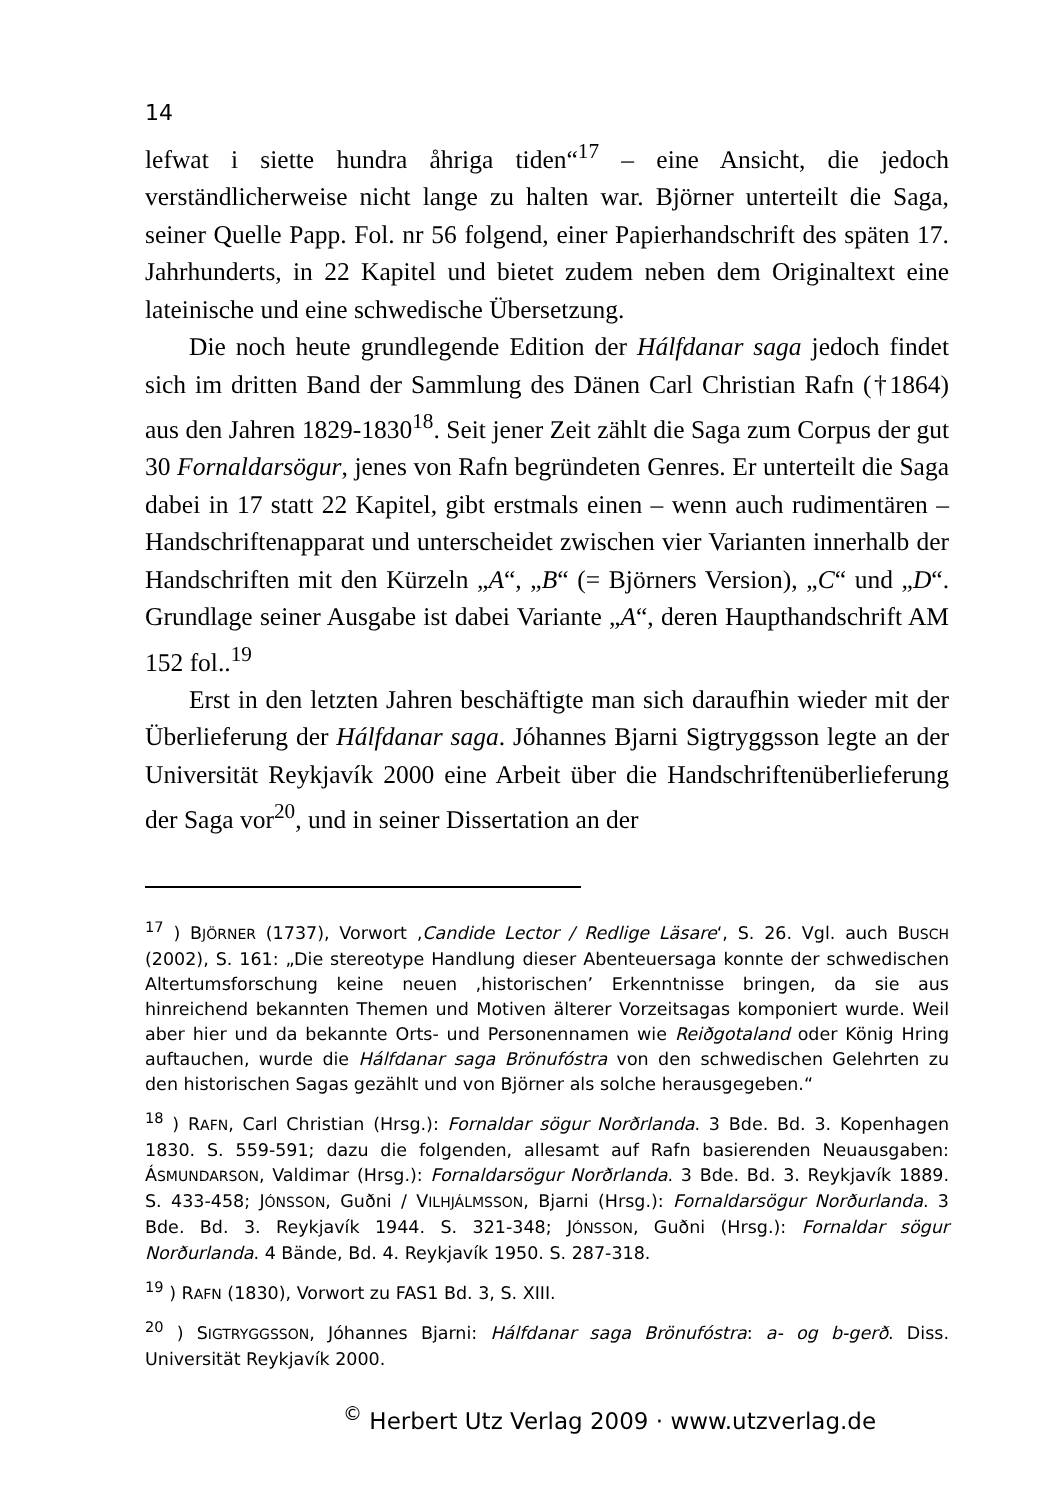14
lefwat i siette hundra åhriga tiden“<sup>17</sup> – eine Ansicht, die jedoch verständlicherweise nicht lange zu halten war. Björner unterteilt die Saga, seiner Quelle Papp. Fol. nr 56 folgend, einer Papierhandschrift des späten 17. Jahrhunderts, in 22 Kapitel und bietet zudem neben dem Originaltext eine lateinische und eine schwedische Übersetzung.
Die noch heute grundlegende Edition der Hálfdanar saga jedoch findet sich im dritten Band der Sammlung des Dänen Carl Christian Rafn (†1864) aus den Jahren 1829-1830<sup>18</sup>. Seit jener Zeit zählt die Saga zum Corpus der gut 30 Fornaldarsögur, jenes von Rafn begründeten Genres. Er unterteilt die Saga dabei in 17 statt 22 Kapitel, gibt erstmals einen – wenn auch rudimentären – Handschriftenapparat und unterscheidet zwischen vier Varianten innerhalb der Handschriften mit den Kürzeln „A“, „B“ (= Björners Version), „C“ und „D“. Grundlage seiner Ausgabe ist dabei Variante „A“, deren Haupthandschrift AM 152 fol..<sup>19</sup>
Erst in den letzten Jahren beschäftigte man sich daraufhin wieder mit der Überlieferung der Hálfdanar saga. Jóhannes Bjarni Sigtryggsson legte an der Universität Reykjavík 2000 eine Arbeit über die Handschriftenüberlieferung der Saga vor<sup>20</sup>, und in seiner Dissertation an der
<sup>17</sup> ) BJÖRNER (1737), Vorwort ‚Candide Lector / Redlige Läsare‘, S. 26. Vgl. auch BUSCH (2002), S. 161: „Die stereotype Handlung dieser Abenteuersaga konnte der schwedischen Altertumsforschung keine neuen ‚historischen’ Erkenntnisse bringen, da sie aus hinreichend bekannten Themen und Motiven älterer Vorzeitsagas komponiert wurde. Weil aber hier und da bekannte Orts- und Personennamen wie Reiðgotaland oder König Hring auftauchen, wurde die Hálfdanar saga Brönufóstra von den schwedischen Gelehrten zu den historischen Sagas gezählt und von Björner als solche herausgegeben.“
<sup>18</sup> ) RAFN, Carl Christian (Hrsg.): Fornaldar sögur Norðrlanda. 3 Bde. Bd. 3. Kopenhagen 1830. S. 559-591; dazu die folgenden, allesamt auf Rafn basierenden Neuausgaben: ÁSMUNDARSON, Valdimar (Hrsg.): Fornaldarsögur Norðrlanda. 3 Bde. Bd. 3. Reykjavík 1889. S. 433-458; JÓNSSON, Guðni / VILHJÁLMSSON, Bjarni (Hrsg.): Fornaldarsögur Norðurlanda. 3 Bde. Bd. 3. Reykjavík 1944. S. 321-348; JÓNSSON, Guðni (Hrsg.): Fornaldar sögur Norðurlanda. 4 Bände, Bd. 4. Reykjavík 1950. S. 287-318.
<sup>19</sup> ) RAFN (1830), Vorwort zu FAS1 Bd. 3, S. XIII.
<sup>20</sup> ) SIGTRYGGSSON, Jóhannes Bjarni: Hálfdanar saga Brönufóstra: a- og b-gerð. Diss. Universität Reykjavík 2000.
<sup>©</sup> Herbert Utz Verlag 2009 · www.utzverlag.de